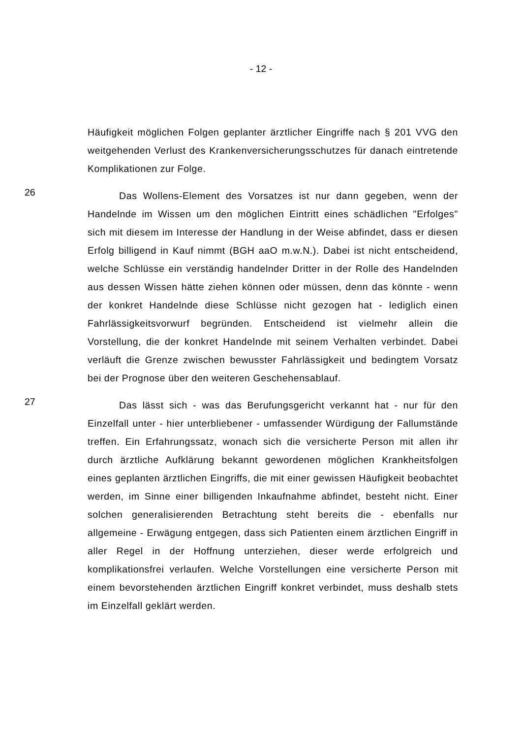- 12 -
Häufigkeit möglichen Folgen geplanter ärztlicher Eingriffe nach § 201 VVG den weitgehenden Verlust des Krankenversicherungsschutzes für danach eintretende Komplikationen zur Folge.
26
Das Wollens-Element des Vorsatzes ist nur dann gegeben, wenn der Handelnde im Wissen um den möglichen Eintritt eines schädlichen "Erfolges" sich mit diesem im Interesse der Handlung in der Weise abfin­det, dass er diesen Erfolg billigend in Kauf nimmt (BGH aaO m.w.N.). Dabei ist nicht entscheidend, welche Schlüsse ein verständig handelnder Dritter in der Rolle des Handelnden aus dessen Wissen hätte ziehen können oder müssen, denn das könnte - wenn der konkret Handelnde diese Schlüsse nicht gezogen hat - lediglich einen Fahrlässigkeitsvorwurf begründen. Entscheidend ist vielmehr allein die Vorstellung, die der kon­kret Handelnde mit seinem Verhalten verbindet. Dabei verläuft die Gren­ze zwischen bewusster Fahrlässigkeit und bedingtem Vorsatz bei der Prognose über den weiteren Geschehensablauf.
27
Das lässt sich - was das Berufungsgericht verkannt hat - nur für den Einzelfall unter - hier unterbliebener - umfassender Würdigung der Fallumstände treffen. Ein Erfahrungssatz, wonach sich die versicherte Person mit allen ihr durch ärztliche Aufklärung bekannt gewordenen möglichen Krankheitsfolgen eines geplanten ärztlichen Eingriffs, die mit einer gewissen Häufigkeit beobachtet werden, im Sinne einer billigenden Inkaufnahme abfindet, besteht nicht. Einer solchen generalisierenden Betrachtung steht bereits die - ebenfalls nur allgemeine - Erwägung ent­gegen, dass sich Patienten einem ärztlichen Eingriff in aller Regel in der Hoffnung unterziehen, dieser werde erfolgreich und komplikationsfrei verlaufen. Welche Vorstellungen eine versicherte Person mit einem be­vorstehenden ärztlichen Eingriff konkret verbindet, muss deshalb stets im Einzelfall geklärt werden.